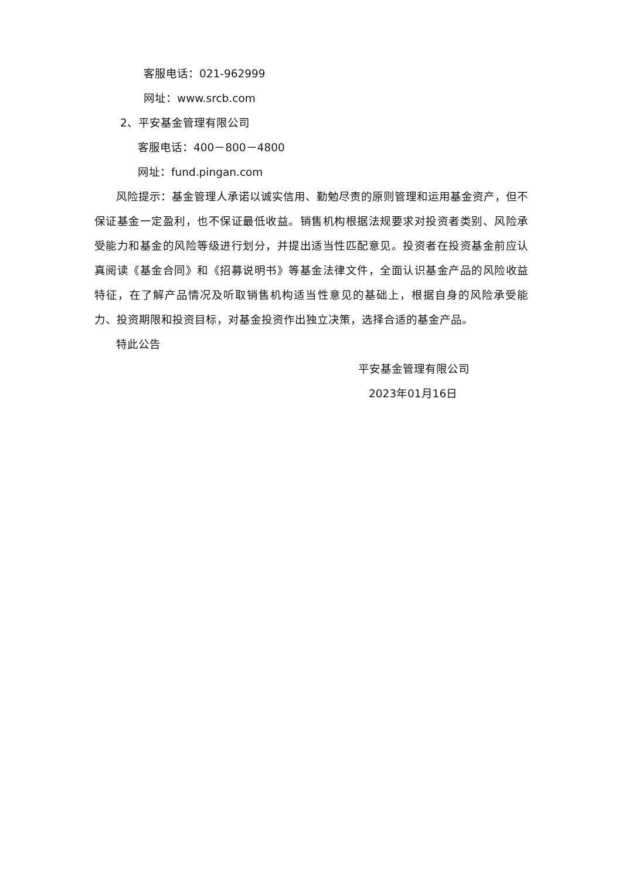客服电话：021-962999
网址：www.srcb.com
2、平安基金管理有限公司
客服电话：400－800－4800
网址：fund.pingan.com
风险提示：基金管理人承诺以诚实信用、勤勉尽责的原则管理和运用基金资产，但不保证基金一定盈利，也不保证最低收益。销售机构根据法规要求对投资者类别、风险承受能力和基金的风险等级进行划分，并提出适当性匹配意见。投资者在投资基金前应认真阅读《基金合同》和《招募说明书》等基金法律文件，全面认识基金产品的风险收益特征，在了解产品情况及听取销售机构适当性意见的基础上，根据自身的风险承受能力、投资期限和投资目标，对基金投资作出独立决策，选择合适的基金产品。
特此公告
平安基金管理有限公司
2023年01月16日